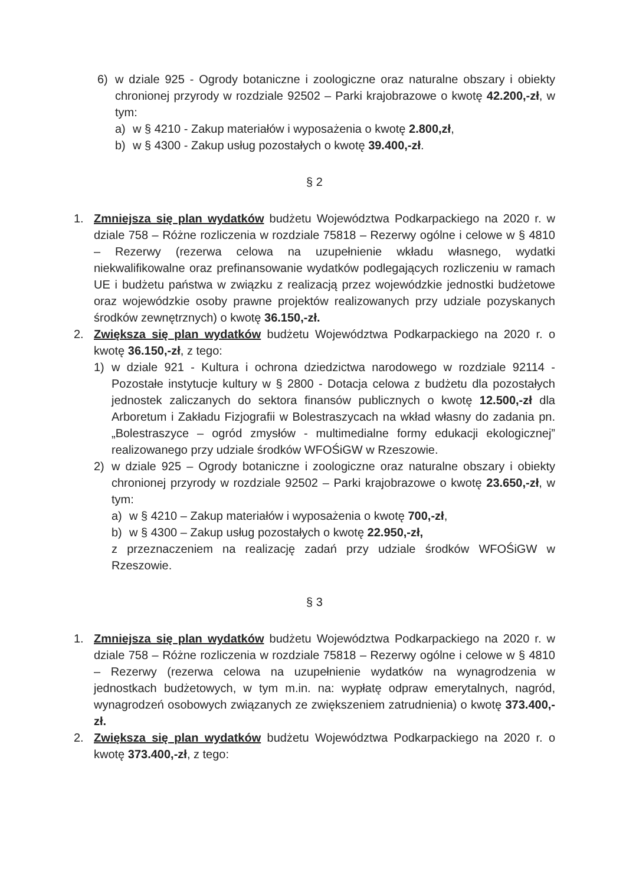6) w dziale 925 - Ogrody botaniczne i zoologiczne oraz naturalne obszary i obiekty chronionej przyrody w rozdziale 92502 – Parki krajobrazowe o kwotę 42.200,-zł, w tym:
a) w § 4210 - Zakup materiałów i wyposażenia o kwotę 2.800,zł,
b) w § 4300 - Zakup usług pozostałych o kwotę 39.400,-zł.
§ 2
1. Zmniejsza się plan wydatków budżetu Województwa Podkarpackiego na 2020 r. w dziale 758 – Różne rozliczenia w rozdziale 75818 – Rezerwy ogólne i celowe w § 4810 – Rezerwy (rezerwa celowa na uzupełnienie wkładu własnego, wydatki niekwalifikowalne oraz prefinansowanie wydatków podlegających rozliczeniu w ramach UE i budżetu państwa w związku z realizacją przez wojewódzkie jednostki budżetowe oraz wojewódzkie osoby prawne projektów realizowanych przy udziale pozyskanych środków zewnętrznych) o kwotę 36.150,-zł.
2. Zwiększa się plan wydatków budżetu Województwa Podkarpackiego na 2020 r. o kwotę 36.150,-zł, z tego:
1) w dziale 921 - Kultura i ochrona dziedzictwa narodowego w rozdziale 92114 - Pozostałe instytucje kultury w § 2800 - Dotacja celowa z budżetu dla pozostałych jednostek zaliczanych do sektora finansów publicznych o kwotę 12.500,-zł dla Arboretum i Zakładu Fizjografii w Bolestraszycach na wkład własny do zadania pn. „Bolestraszyce – ogród zmysłów - multimedialne formy edukacji ekologicznej” realizowanego przy udziale środków WFOŚiGW w Rzeszowie.
2) w dziale 925 – Ogrody botaniczne i zoologiczne oraz naturalne obszary i obiekty chronionej przyrody w rozdziale 92502 – Parki krajobrazowe o kwotę 23.650,-zł, w tym:
a) w § 4210 – Zakup materiałów i wyposażenia o kwotę 700,-zł,
b) w § 4300 – Zakup usług pozostałych o kwotę 22.950,-zł,
z przeznaczeniem na realizację zadań przy udziale środków WFOŚiGW w Rzeszowie.
§ 3
1. Zmniejsza się plan wydatków budżetu Województwa Podkarpackiego na 2020 r. w dziale 758 – Różne rozliczenia w rozdziale 75818 – Rezerwy ogólne i celowe w § 4810 – Rezerwy (rezerwa celowa na uzupełnienie wydatków na wynagrodzenia w jednostkach budżetowych, w tym m.in. na: wypłatę odpraw emerytalnych, nagród, wynagrodzeń osobowych związanych ze zwiększeniem zatrudnienia) o kwotę 373.400,-zł.
2. Zwiększa się plan wydatków budżetu Województwa Podkarpackiego na 2020 r. o kwotę 373.400,-zł, z tego: